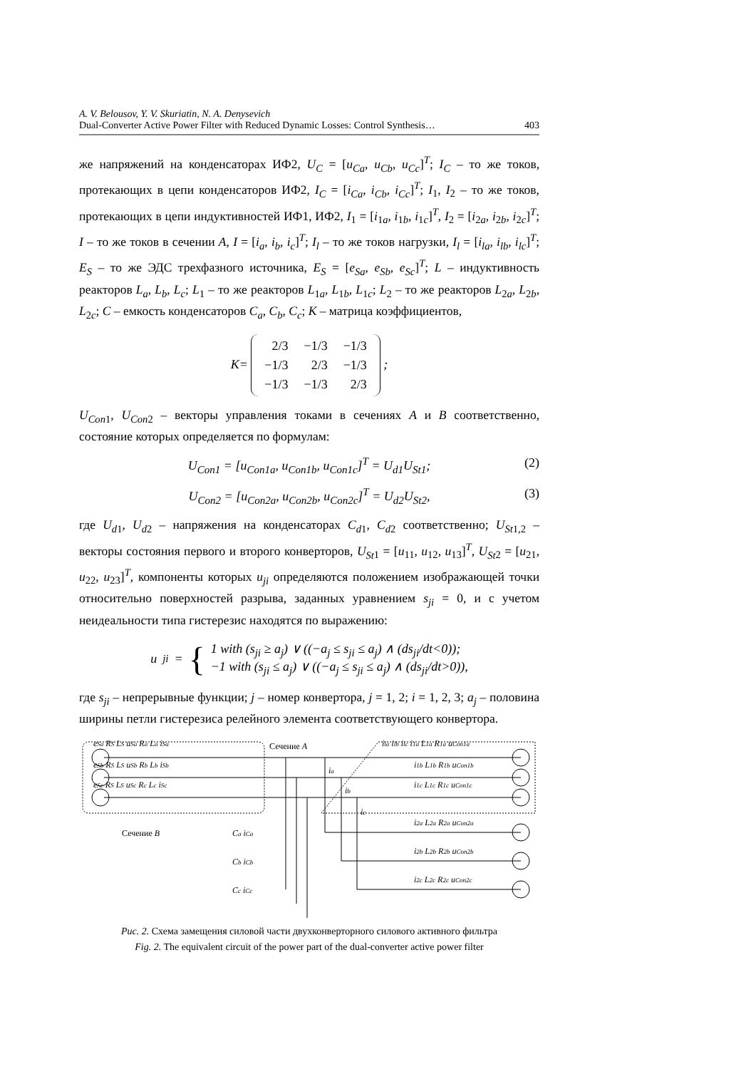A. V. Belousov, Y. V. Skuriatin, N. A. Denysevich
Dual-Converter Active Power Filter with Reduced Dynamic Losses: Control Synthesis… 403
же напряжений на конденсаторах ИФ2, U<sub>C</sub> = [u<sub>Ca</sub>, u<sub>Cb</sub>, u<sub>Cc</sub>]<sup>T</sup>; I<sub>C</sub> – то же токов, протекающих в цепи конденсаторов ИФ2, I<sub>C</sub> = [i<sub>Ca</sub>, i<sub>Cb</sub>, i<sub>Cc</sub>]<sup>T</sup>; I<sub>1</sub>, I<sub>2</sub> – то же токов, протекающих в цепи индуктивностей ИФ1, ИФ2, I<sub>1</sub> = [i<sub>1a</sub>, i<sub>1b</sub>, i<sub>1c</sub>]<sup>T</sup>, I<sub>2</sub> = [i<sub>2a</sub>, i<sub>2b</sub>, i<sub>2c</sub>]<sup>T</sup>; I – то же токов в сечении A, I = [i<sub>a</sub>, i<sub>b</sub>, i<sub>c</sub>]<sup>T</sup>; I<sub>l</sub> – то же токов нагрузки, I<sub>l</sub> = [i<sub>la</sub>, i<sub>lb</sub>, i<sub>lc</sub>]<sup>T</sup>; E<sub>S</sub> – то же ЭДС трехфазного источника, E<sub>S</sub> = [e<sub>Sa</sub>, e<sub>Sb</sub>, e<sub>Sc</sub>]<sup>T</sup>; L – индуктивность реакторов L<sub>a</sub>, L<sub>b</sub>, L<sub>c</sub>; L<sub>1</sub> – то же реакторов L<sub>1a</sub>, L<sub>1b</sub>, L<sub>1c</sub>; L<sub>2</sub> – то же реакторов L<sub>2a</sub>, L<sub>2b</sub>, L<sub>2c</sub>; C – емкость конденсаторов C<sub>a</sub>, C<sub>b</sub>, C<sub>c</sub>; K – матрица коэффициентов,
K=
| 2/3 | −1/3 | −1/3 |
| −1/3 | 2/3 | −1/3 |
| −1/3 | −1/3 | 2/3 |
;
U<sub>Con</sub><sub>1</sub>, U<sub>Con</sub><sub>2</sub> – векторы управления токами в сечениях A и B соответственно, состояние которых определяется по формулам:
(2) U<sub>Con1</sub> = [u<sub>Con1a</sub>, u<sub>Con1b</sub>, u<sub>Con1c</sub>]<sup>T</sup> = U<sub>d1</sub>U<sub>St1</sub>;
(3) U<sub>Con2</sub> = [u<sub>Con2a</sub>, u<sub>Con2b</sub>, u<sub>Con2c</sub>]<sup>T</sup> = U<sub>d2</sub>U<sub>St2</sub>,
где U<sub>d</sub><sub>1</sub>, U<sub>d</sub><sub>2</sub> – напряжения на конденсаторах C<sub>d</sub><sub>1</sub>, C<sub>d</sub><sub>2</sub> соответственно; U<sub>St</sub><sub>1,2</sub> – векторы состояния первого и второго конверторов, U<sub>St</sub><sub>1</sub> = [u<sub>11</sub>, u<sub>12</sub>, u<sub>13</sub>]<sup>T</sup>, U<sub>St</sub><sub>2</sub> = [u<sub>21</sub>, u<sub>22</sub>, u<sub>23</sub>]<sup>T</sup>, компоненты которых u<sub>ji</sub> определяются положением изображающей точки относительно поверхностей разрыва, заданных уравнением s<sub>ji</sub> = 0, и с учетом неидеальности типа гистерезис находятся по выражению:
u<sub>ji</sub> = { 1 with (s<sub>ji</sub> ≥ a<sub>j</sub>) ∨ ((−a<sub>j</sub> ≤ s<sub>ji</sub> ≤ a<sub>j</sub>) ∧ (ds<sub>ji</sub>/dt<0));
−1 with (s<sub>ji</sub> ≤ a<sub>j</sub>) ∨ ((−a<sub>j</sub> ≤ s<sub>ji</sub> ≤ a<sub>j</sub>) ∧ (ds<sub>ji</sub>/dt>0)),
где s<sub>ji</sub> – непрерывные функции; j – номер конвертора, j = 1, 2; i = 1, 2, 3; a<sub>j</sub> – половина ширины петли гистерезиса релейного элемента соответствующего конвертора.
eSa RS LS uSa Ra La iSa
eSb RS LS uSb Rb Lb iSb
eSc RS LS uSc Rc Lc iSc
Сечение A
Сечение B
ila ilb ilc i1a L1a R1a uCon1a
i1b L1b R1b uCon1b
i1c L1c R1c uCon1c
i2a L2a R2a uCon2a
i2b L2b R2b uCon2b
i2c L2c R2c uCon2c
ia
ib
ic
Ca iCa
Cb iCb
Cc iCc
Рис. 2. Схема замещения силовой части двухконверторного силового активного фильтра
Fig. 2. The equivalent circuit of the power part of the dual-converter active power filter